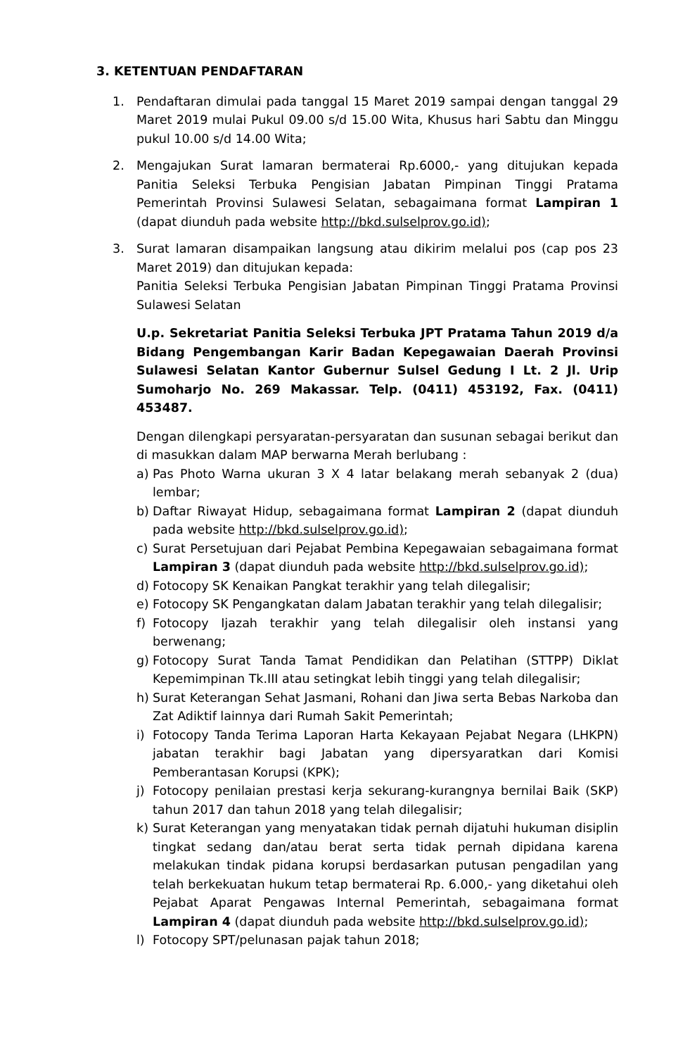3. KETENTUAN PENDAFTARAN
1. Pendaftaran dimulai pada tanggal 15 Maret 2019 sampai dengan tanggal 29 Maret 2019 mulai Pukul 09.00 s/d 15.00 Wita, Khusus hari Sabtu dan Minggu pukul 10.00 s/d 14.00 Wita;
2. Mengajukan Surat lamaran bermaterai Rp.6000,- yang ditujukan kepada Panitia Seleksi Terbuka Pengisian Jabatan Pimpinan Tinggi Pratama Pemerintah Provinsi Sulawesi Selatan, sebagaimana format Lampiran 1 (dapat diunduh pada website http://bkd.sulselprov.go.id);
3. Surat lamaran disampaikan langsung atau dikirim melalui pos (cap pos 23 Maret 2019) dan ditujukan kepada:
Panitia Seleksi Terbuka Pengisian Jabatan Pimpinan Tinggi Pratama Provinsi Sulawesi Selatan
U.p. Sekretariat Panitia Seleksi Terbuka JPT Pratama Tahun 2019 d/a Bidang Pengembangan Karir Badan Kepegawaian Daerah Provinsi Sulawesi Selatan Kantor Gubernur Sulsel Gedung I Lt. 2 Jl. Urip Sumoharjo No. 269 Makassar. Telp. (0411) 453192, Fax. (0411) 453487.
Dengan dilengkapi persyaratan-persyaratan dan susunan sebagai berikut dan di masukkan dalam MAP berwarna Merah berlubang :
a) Pas Photo Warna ukuran 3 X 4 latar belakang merah sebanyak 2 (dua) lembar;
b) Daftar Riwayat Hidup, sebagaimana format Lampiran 2 (dapat diunduh pada website http://bkd.sulselprov.go.id);
c) Surat Persetujuan dari Pejabat Pembina Kepegawaian sebagaimana format Lampiran 3 (dapat diunduh pada website http://bkd.sulselprov.go.id);
d) Fotocopy SK Kenaikan Pangkat terakhir yang telah dilegalisir;
e) Fotocopy SK Pengangkatan dalam Jabatan terakhir yang telah dilegalisir;
f) Fotocopy Ijazah terakhir yang telah dilegalisir oleh instansi yang berwenang;
g) Fotocopy Surat Tanda Tamat Pendidikan dan Pelatihan (STTPP) Diklat Kepemimpinan Tk.III atau setingkat lebih tinggi yang telah dilegalisir;
h) Surat Keterangan Sehat Jasmani, Rohani dan Jiwa serta Bebas Narkoba dan Zat Adiktif lainnya dari Rumah Sakit Pemerintah;
i) Fotocopy Tanda Terima Laporan Harta Kekayaan Pejabat Negara (LHKPN) jabatan terakhir bagi Jabatan yang dipersyaratkan dari Komisi Pemberantasan Korupsi (KPK);
j) Fotocopy penilaian prestasi kerja sekurang-kurangnya bernilai Baik (SKP) tahun 2017 dan tahun 2018 yang telah dilegalisir;
k) Surat Keterangan yang menyatakan tidak pernah dijatuhi hukuman disiplin tingkat sedang dan/atau berat serta tidak pernah dipidana karena melakukan tindak pidana korupsi berdasarkan putusan pengadilan yang telah berkekuatan hukum tetap bermaterai Rp. 6.000,- yang diketahui oleh Pejabat Aparat Pengawas Internal Pemerintah, sebagaimana format Lampiran 4 (dapat diunduh pada website http://bkd.sulselprov.go.id);
l) Fotocopy SPT/pelunasan pajak tahun 2018;